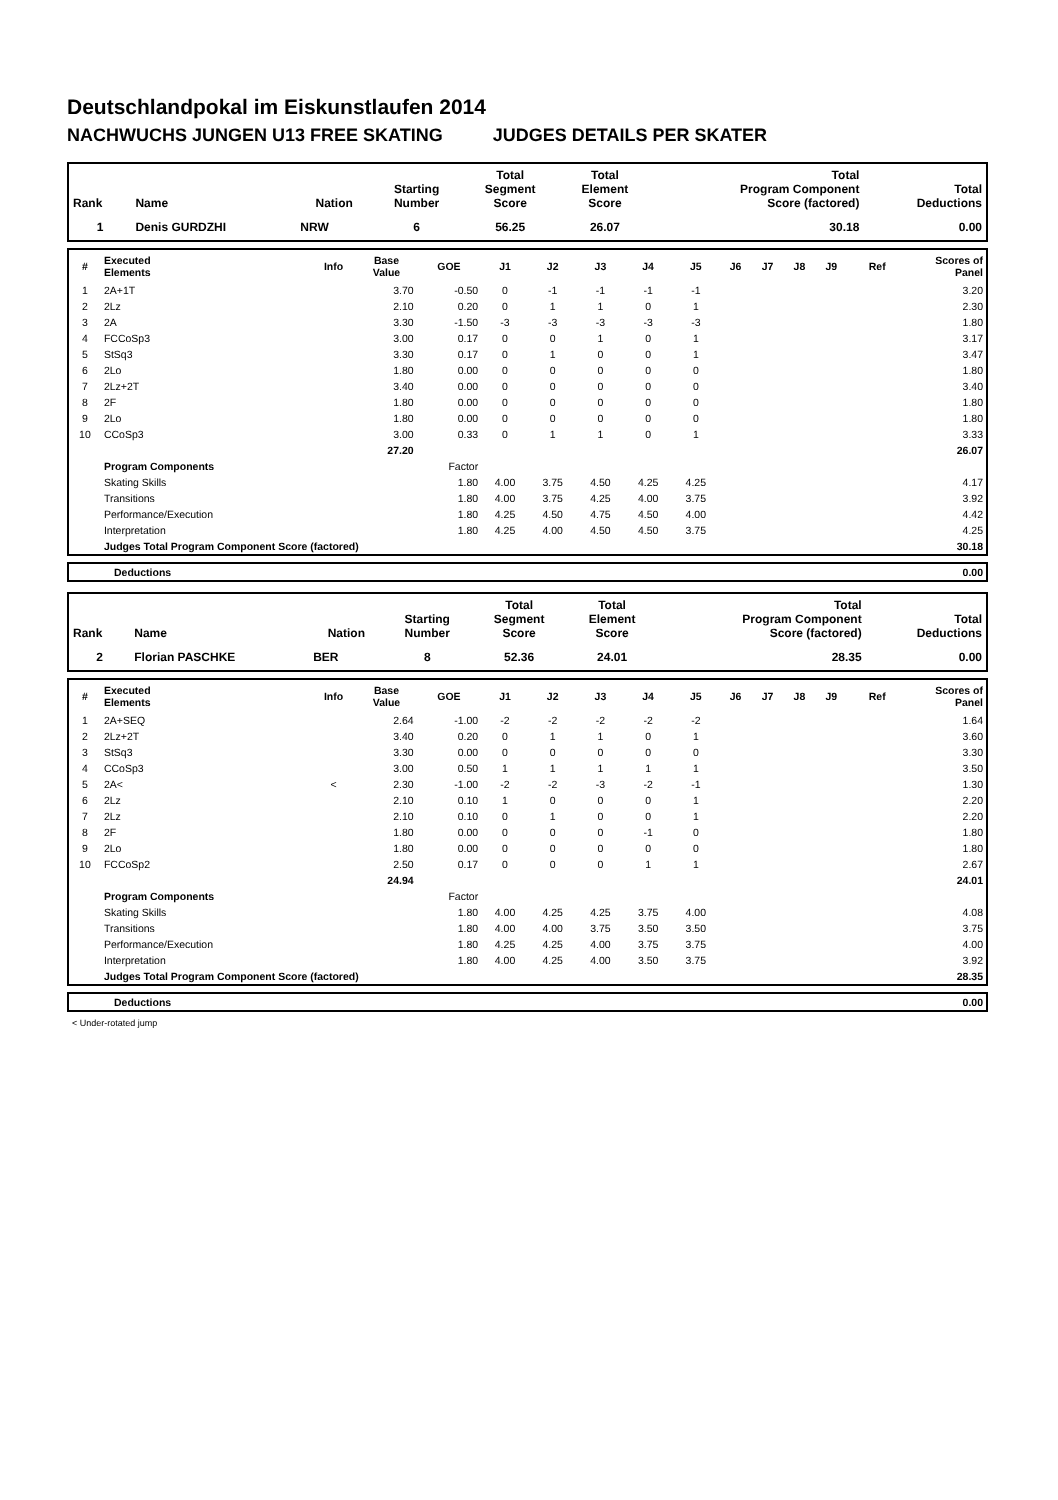Deutschlandpokal im Eiskunstlaufen 2014
NACHWUCHS JUNGEN U13 FREE SKATING JUDGES DETAILS PER SKATER
| Rank | Name | Nation | Starting Number | Total Segment Score | Total Element Score | Total Program Component Score (factored) | Total Deductions |
| --- | --- | --- | --- | --- | --- | --- | --- |
| 1 | Denis GURDZHI | NRW | 6 | 56.25 | 26.07 | 30.18 | 0.00 |
| # | Executed Elements | Info | Base Value | GOE | J1 | J2 | J3 | J4 | J5 | J6 | J7 | J8 | J9 | Ref | Scores of Panel |
| --- | --- | --- | --- | --- | --- | --- | --- | --- | --- | --- | --- | --- | --- | --- | --- |
| 1 | 2A+1T | | 3.70 | -0.50 | 0 | -1 | -1 | -1 | -1 | | | | | | 3.20 |
| 2 | 2Lz | | 2.10 | 0.20 | 0 | 1 | 1 | 0 | 1 | | | | | | 2.30 |
| 3 | 2A | | 3.30 | -1.50 | -3 | -3 | -3 | -3 | -3 | | | | | | 1.80 |
| 4 | FCCoSp3 | | 3.00 | 0.17 | 0 | 0 | 1 | 0 | 1 | | | | | | 3.17 |
| 5 | StSq3 | | 3.30 | 0.17 | 0 | 1 | 0 | 0 | 1 | | | | | | 3.47 |
| 6 | 2Lo | | 1.80 | 0.00 | 0 | 0 | 0 | 0 | 0 | | | | | | 1.80 |
| 7 | 2Lz+2T | | 3.40 | 0.00 | 0 | 0 | 0 | 0 | 0 | | | | | | 3.40 |
| 8 | 2F | | 1.80 | 0.00 | 0 | 0 | 0 | 0 | 0 | | | | | | 1.80 |
| 9 | 2Lo | | 1.80 | 0.00 | 0 | 0 | 0 | 0 | 0 | | | | | | 1.80 |
| 10 | CCoSp3 | | 3.00 | 0.33 | 0 | 1 | 1 | 0 | 1 | | | | | | 3.33 |
| | | | 27.20 | | | | | | | | | | | | 26.07 |
| | Program Components | | | Factor | | | | | | | | | | | |
| | Skating Skills | | | 1.80 | 4.00 | 3.75 | 4.50 | 4.25 | 4.25 | | | | | | 4.17 |
| | Transitions | | | 1.80 | 4.00 | 3.75 | 4.25 | 4.00 | 3.75 | | | | | | 3.92 |
| | Performance/Execution | | | 1.80 | 4.25 | 4.50 | 4.75 | 4.50 | 4.00 | | | | | | 4.42 |
| | Interpretation | | | 1.80 | 4.25 | 4.00 | 4.50 | 4.50 | 3.75 | | | | | | 4.25 |
| | Judges Total Program Component Score (factored) | | | | | | | | | | | | | | 30.18 |
| | Deductions | 0.00 |
| Rank | Name | Nation | Starting Number | Total Segment Score | Total Element Score | Total Program Component Score (factored) | Total Deductions |
| --- | --- | --- | --- | --- | --- | --- | --- |
| 2 | Florian PASCHKE | BER | 8 | 52.36 | 24.01 | 28.35 | 0.00 |
| # | Executed Elements | Info | Base Value | GOE | J1 | J2 | J3 | J4 | J5 | J6 | J7 | J8 | J9 | Ref | Scores of Panel |
| --- | --- | --- | --- | --- | --- | --- | --- | --- | --- | --- | --- | --- | --- | --- | --- |
| 1 | 2A+SEQ | | 2.64 | -1.00 | -2 | -2 | -2 | -2 | -2 | | | | | | 1.64 |
| 2 | 2Lz+2T | | 3.40 | 0.20 | 0 | 1 | 1 | 0 | 1 | | | | | | 3.60 |
| 3 | StSq3 | | 3.30 | 0.00 | 0 | 0 | 0 | 0 | 0 | | | | | | 3.30 |
| 4 | CCoSp3 | | 3.00 | 0.50 | 1 | 1 | 1 | 1 | 1 | | | | | | 3.50 |
| 5 | 2A< | < | 2.30 | -1.00 | -2 | -2 | -3 | -2 | -1 | | | | | | 1.30 |
| 6 | 2Lz | | 2.10 | 0.10 | 1 | 0 | 0 | 0 | 1 | | | | | | 2.20 |
| 7 | 2Lz | | 2.10 | 0.10 | 0 | 1 | 0 | 0 | 1 | | | | | | 2.20 |
| 8 | 2F | | 1.80 | 0.00 | 0 | 0 | 0 | -1 | 0 | | | | | | 1.80 |
| 9 | 2Lo | | 1.80 | 0.00 | 0 | 0 | 0 | 0 | 0 | | | | | | 1.80 |
| 10 | FCCoSp2 | | 2.50 | 0.17 | 0 | 0 | 0 | 1 | 1 | | | | | | 2.67 |
| | | | 24.94 | | | | | | | | | | | | 24.01 |
| | Program Components | | | Factor | | | | | | | | | | | |
| | Skating Skills | | | 1.80 | 4.00 | 4.25 | 4.25 | 3.75 | 4.00 | | | | | | 4.08 |
| | Transitions | | | 1.80 | 4.00 | 4.00 | 3.75 | 3.50 | 3.50 | | | | | | 3.75 |
| | Performance/Execution | | | 1.80 | 4.25 | 4.25 | 4.00 | 3.75 | 3.75 | | | | | | 4.00 |
| | Interpretation | | | 1.80 | 4.00 | 4.25 | 4.00 | 3.50 | 3.75 | | | | | | 3.92 |
| | Judges Total Program Component Score (factored) | | | | | | | | | | | | | | 28.35 |
| | Deductions | 0.00 |
< Under-rotated jump